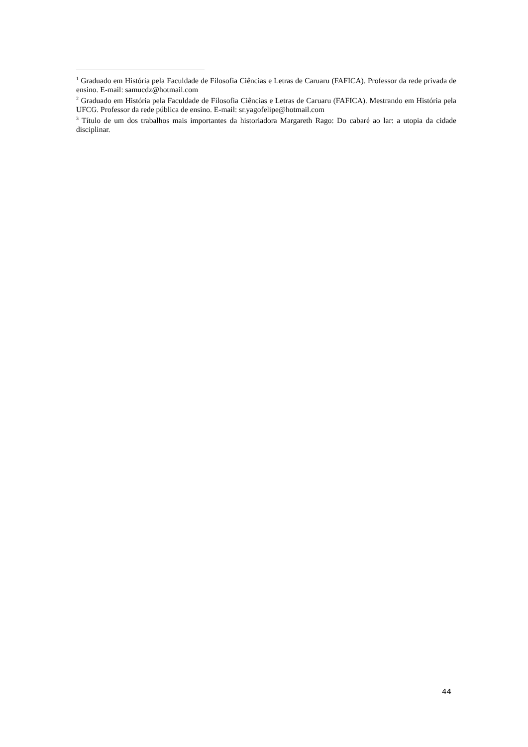<sup>1</sup> Graduado em História pela Faculdade de Filosofia Ciências e Letras de Caruaru (FAFICA). Professor da rede privada de ensino. E-mail: samucdz@hotmail.com
<sup>2</sup> Graduado em História pela Faculdade de Filosofia Ciências e Letras de Caruaru (FAFICA). Mestrando em História pela UFCG. Professor da rede pública de ensino. E-mail: sr.yagofelipe@hotmail.com
<sup>3</sup> Título de um dos trabalhos mais importantes da historiadora Margareth Rago: Do cabaré ao lar: a utopia da cidade disciplinar.
44